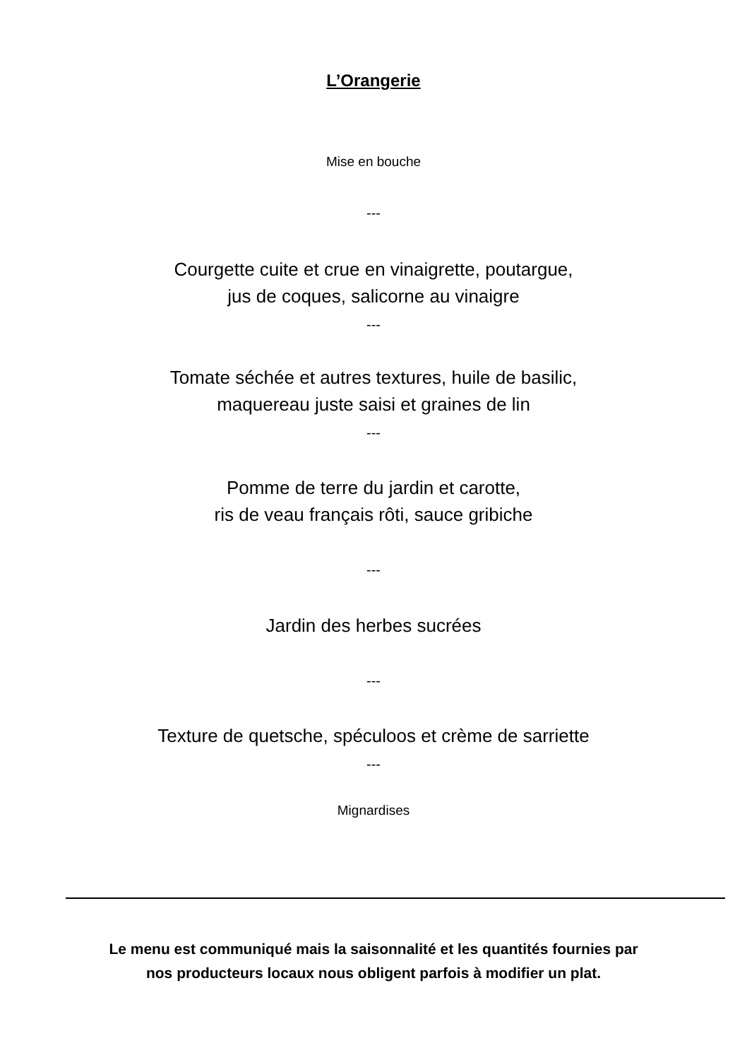L’Orangerie
Mise en bouche
---
Courgette cuite et crue en vinaigrette, poutargue,
jus de coques, salicorne au vinaigre
---
Tomate séchée et autres textures, huile de basilic,
maquereau juste saisi et graines de lin
---
Pomme de terre du jardin et carotte,
ris de veau français rôti, sauce gribiche
---
Jardin des herbes sucrées
---
Texture de quetsche, spéculoos et crème de sarriette
---
Mignardises
Le menu est communiqué mais la saisonnalité et les quantités fournies par
nos producteurs locaux nous obligent parfois à modifier un plat.